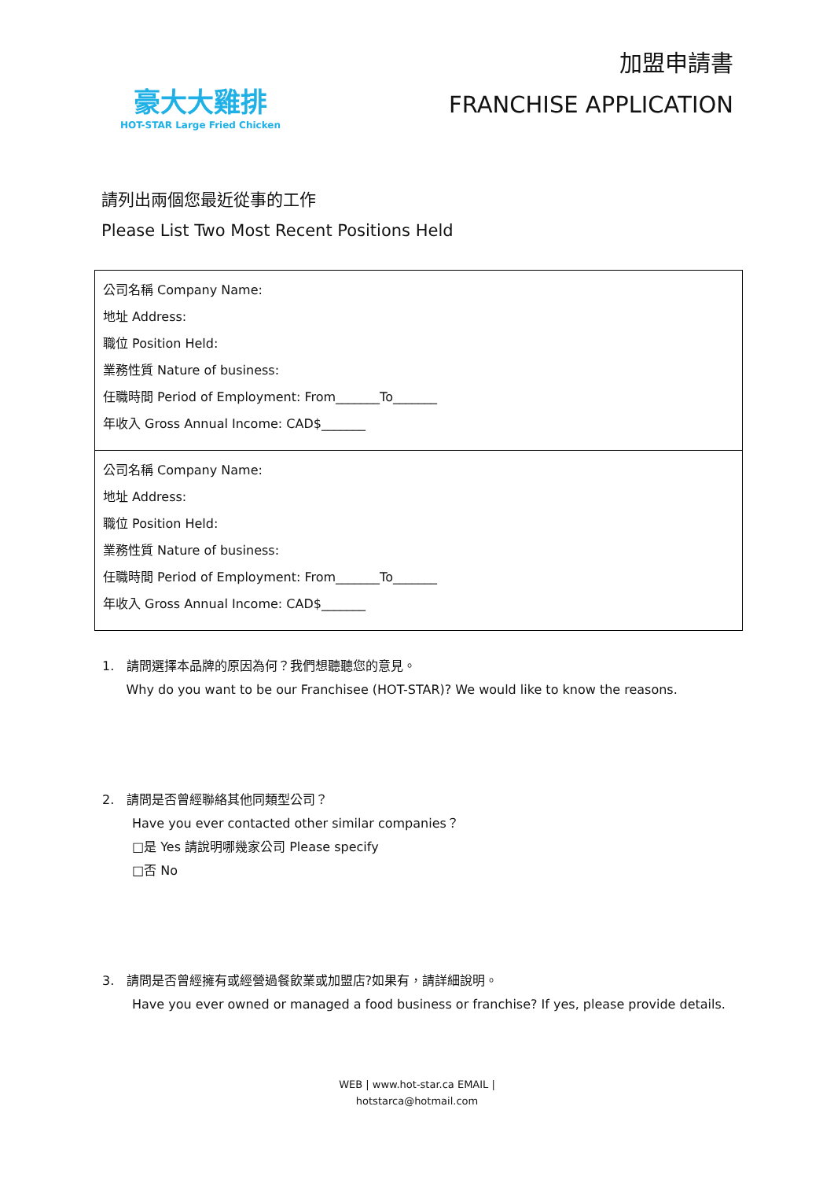豪大大雞排
HOT-STAR Large Fried Chicken
加盟申請書
FRANCHISE APPLICATION
請列出兩個您最近從事的工作
Please List Two Most Recent Positions Held
| 公司名稱 Company Name: 地址 Address: 職位 Position Held: 業務性質 Nature of business: 任職時間 Period of Employment: From_______To_______ 年收入 Gross Annual Income: CAD$_______ |
| 公司名稱 Company Name: 地址 Address: 職位 Position Held: 業務性質 Nature of business: 任職時間 Period of Employment: From_______To_______ 年收入 Gross Annual Income: CAD$_______ |
1. 請問選擇本品牌的原因為何？我們想聽聽您的意見。
Why do you want to be our Franchisee (HOT-STAR)? We would like to know the reasons.
2. 請問是否曾經聯絡其他同類型公司？
Have you ever contacted other similar companies？
□是 Yes 請說明哪幾家公司 Please specify
□否 No
3. 請問是否曾經擁有或經營過餐飲業或加盟店?如果有，請詳細說明。
Have you ever owned or managed a food business or franchise? If yes, please provide details.
WEB | www.hot-star.ca EMAIL |
hotstarca@hotmail.com